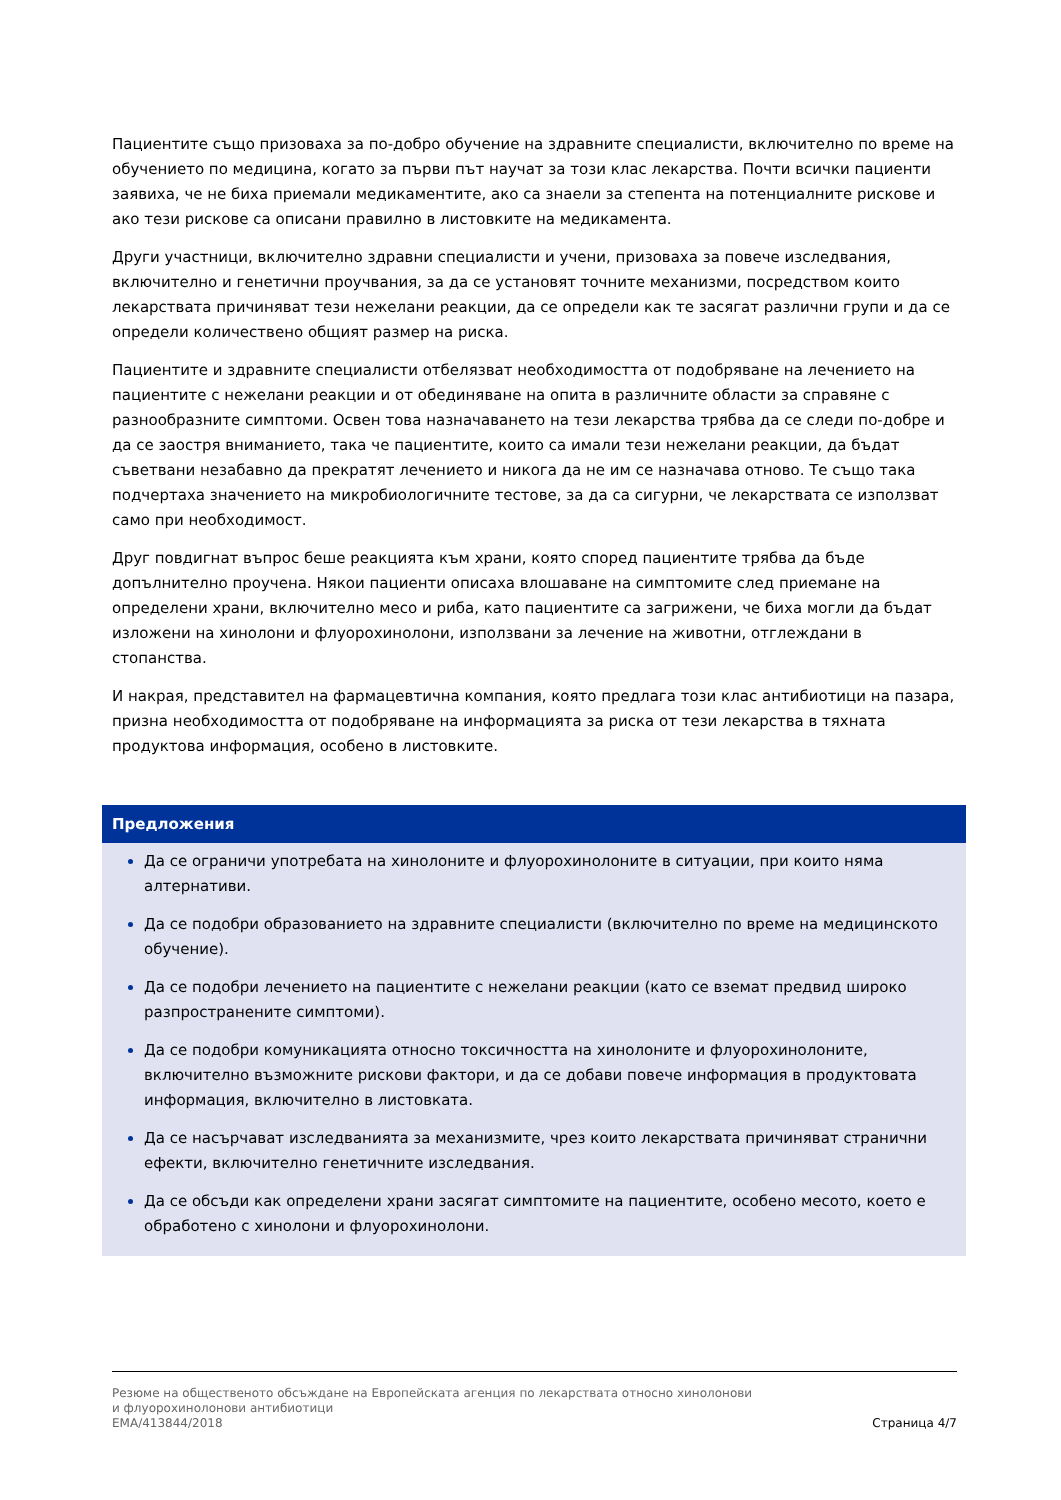Пациентите също призоваха за по-добро обучение на здравните специалисти, включително по време на обучението по медицина, когато за първи път научат за този клас лекарства. Почти всички пациенти заявиха, че не биха приемали медикаментите, ако са знаели за степента на потенциалните рискове и ако тези рискове са описани правилно в листовките на медикамента.
Други участници, включително здравни специалисти и учени, призоваха за повече изследвания, включително и генетични проучвания, за да се установят точните механизми, посредством които лекарствата причиняват тези нежелани реакции, да се определи как те засягат различни групи и да се определи количествено общият размер на риска.
Пациентите и здравните специалисти отбелязват необходимостта от подобряване на лечението на пациентите с нежелани реакции и от обединяване на опита в различните области за справяне с разнообразните симптоми. Освен това назначаването на тези лекарства трябва да се следи по-добре и да се заостря вниманието, така че пациентите, които са имали тези нежелани реакции, да бъдат съветвани незабавно да прекратят лечението и никога да не им се назначава отново. Те също така подчертаха значението на микробиологичните тестове, за да са сигурни, че лекарствата се използват само при необходимост.
Друг повдигнат въпрос беше реакцията към храни, която според пациентите трябва да бъде допълнително проучена. Някои пациенти описаха влошаване на симптомите след приемане на определени храни, включително месо и риба, като пациентите са загрижени, че биха могли да бъдат изложени на хинолони и флуорохинолони, използвани за лечение на животни, отглеждани в стопанства.
И накрая, представител на фармацевтична компания, която предлага този клас антибиотици на пазара, призна необходимостта от подобряване на информацията за риска от тези лекарства в тяхната продуктова информация, особено в листовките.
Предложения
Да се ограничи употребата на хинолоните и флуорохинолоните в ситуации, при които няма алтернативи.
Да се подобри образованието на здравните специалисти (включително по време на медицинското обучение).
Да се подобри лечението на пациентите с нежелани реакции (като се вземат предвид широко разпространените симптоми).
Да се подобри комуникацията относно токсичността на хинолоните и флуорохинолоните, включително възможните рискови фактори, и да се добави повече информация в продуктовата информация, включително в листовката.
Да се насърчават изследванията за механизмите, чрез които лекарствата причиняват странични ефекти, включително генетичните изследвания.
Да се обсъди как определени храни засягат симптомите на пациентите, особено месото, което е обработено с хинолони и флуорохинолони.
Резюме на общественото обсъждане на Европейската агенция по лекарствата относно хинолонови
и флуорохинолонови антибиотици
EMA/413844/2018
Страница 4/7